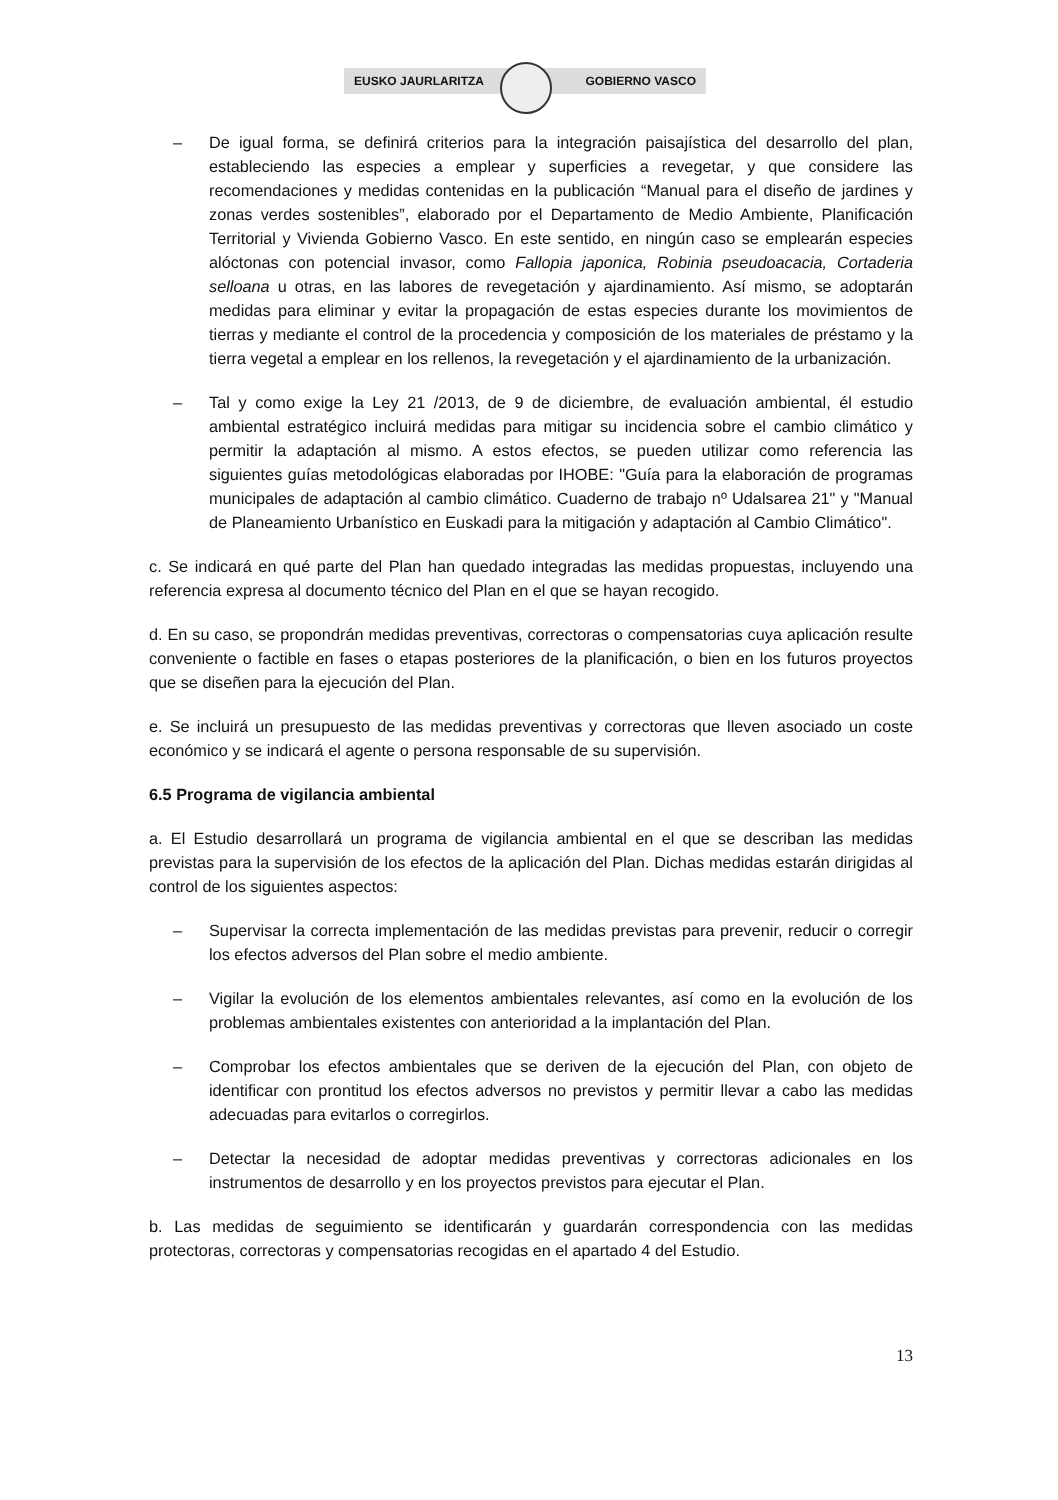EUSKO JAURLARITZA GOBIERNO VASCO
– De igual forma, se definirá criterios para la integración paisajística del desarrollo del plan, estableciendo las especies a emplear y superficies a revegetar, y que considere las recomendaciones y medidas contenidas en la publicación “Manual para el diseño de jardines y zonas verdes sostenibles”, elaborado por el Departamento de Medio Ambiente, Planificación Territorial y Vivienda Gobierno Vasco. En este sentido, en ningún caso se emplearán especies alóctonas con potencial invasor, como Fallopia japonica, Robinia pseudoacacia, Cortaderia selloana u otras, en las labores de revegetación y ajardinamiento. Así mismo, se adoptarán medidas para eliminar y evitar la propagación de estas especies durante los movimientos de tierras y mediante el control de la procedencia y composición de los materiales de préstamo y la tierra vegetal a emplear en los rellenos, la revegetación y el ajardinamiento de la urbanización.
– Tal y como exige la Ley 21 /2013, de 9 de diciembre, de evaluación ambiental, él estudio ambiental estratégico incluirá medidas para mitigar su incidencia sobre el cambio climático y permitir la adaptación al mismo. A estos efectos, se pueden utilizar como referencia las siguientes guías metodológicas elaboradas por IHOBE: "Guía para la elaboración de programas municipales de adaptación al cambio climático. Cuaderno de trabajo nº Udalsarea 21" y "Manual de Planeamiento Urbanístico en Euskadi para la mitigación y adaptación al Cambio Climático".
c. Se indicará en qué parte del Plan han quedado integradas las medidas propuestas, incluyendo una referencia expresa al documento técnico del Plan en el que se hayan recogido.
d. En su caso, se propondrán medidas preventivas, correctoras o compensatorias cuya aplicación resulte conveniente o factible en fases o etapas posteriores de la planificación, o bien en los futuros proyectos que se diseñen para la ejecución del Plan.
e. Se incluirá un presupuesto de las medidas preventivas y correctoras que lleven asociado un coste económico y se indicará el agente o persona responsable de su supervisión.
6.5 Programa de vigilancia ambiental
a. El Estudio desarrollará un programa de vigilancia ambiental en el que se describan las medidas previstas para la supervisión de los efectos de la aplicación del Plan. Dichas medidas estarán dirigidas al control de los siguientes aspectos:
– Supervisar la correcta implementación de las medidas previstas para prevenir, reducir o corregir los efectos adversos del Plan sobre el medio ambiente.
– Vigilar la evolución de los elementos ambientales relevantes, así como en la evolución de los problemas ambientales existentes con anterioridad a la implantación del Plan.
– Comprobar los efectos ambientales que se deriven de la ejecución del Plan, con objeto de identificar con prontitud los efectos adversos no previstos y permitir llevar a cabo las medidas adecuadas para evitarlos o corregirlos.
– Detectar la necesidad de adoptar medidas preventivas y correctoras adicionales en los instrumentos de desarrollo y en los proyectos previstos para ejecutar el Plan.
b. Las medidas de seguimiento se identificarán y guardarán correspondencia con las medidas protectoras, correctoras y compensatorias recogidas en el apartado 4 del Estudio.
13